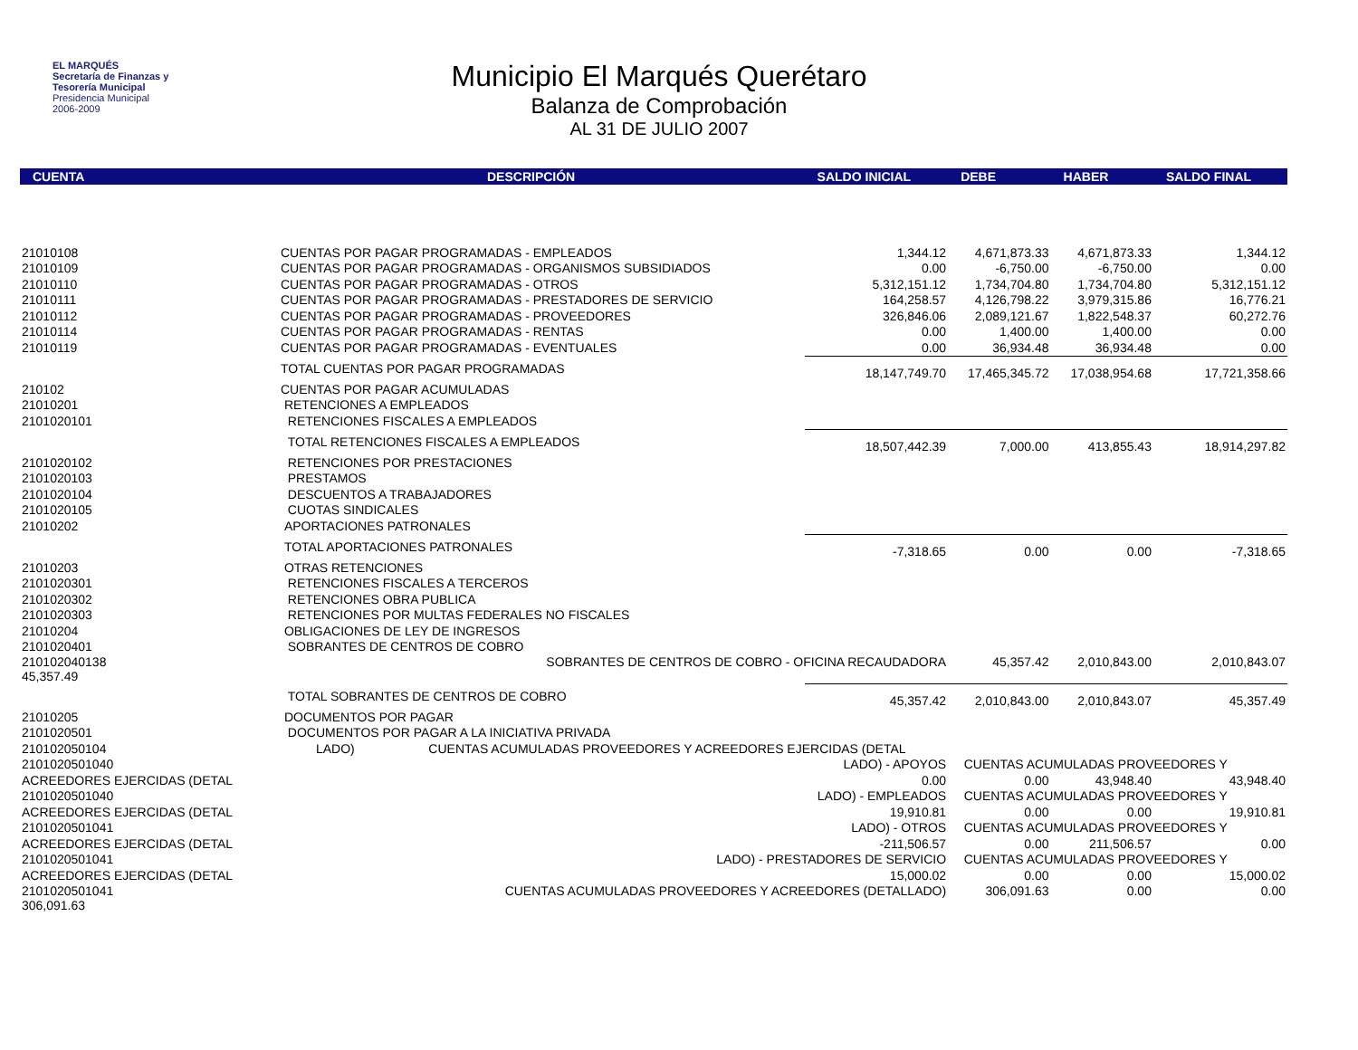EL MARQUÉS
Secretaría de Finanzas y
Tesorería Municipal
Presidencia Municipal
2006-2009
Municipio El Marqués Querétaro
Balanza de Comprobación
AL 31 DE JULIO 2007
| CUENTA | DESCRIPCIÓN | SALDO INICIAL | DEBE | HABER | SALDO FINAL |
| --- | --- | --- | --- | --- | --- |
| 21010108 | CUENTAS POR PAGAR PROGRAMADAS - EMPLEADOS | 1,344.12 | 4,671,873.33 | 4,671,873.33 | 1,344.12 |
| 21010109 | CUENTAS POR PAGAR PROGRAMADAS - ORGANISMOS SUBSIDIADOS | 0.00 | -6,750.00 | -6,750.00 | 0.00 |
| 21010110 | CUENTAS POR PAGAR PROGRAMADAS - OTROS | 5,312,151.12 | 1,734,704.80 | 1,734,704.80 | 5,312,151.12 |
| 21010111 | CUENTAS POR PAGAR PROGRAMADAS - PRESTADORES DE SERVICIO | 164,258.57 | 4,126,798.22 | 3,979,315.86 | 16,776.21 |
| 21010112 | CUENTAS POR PAGAR PROGRAMADAS - PROVEEDORES | 326,846.06 | 2,089,121.67 | 1,822,548.37 | 60,272.76 |
| 21010114 | CUENTAS POR PAGAR PROGRAMADAS - RENTAS | 0.00 | 1,400.00 | 1,400.00 | 0.00 |
| 21010119 | CUENTAS POR PAGAR PROGRAMADAS - EVENTUALES | 0.00 | 36,934.48 | 36,934.48 | 0.00 |
| | TOTAL CUENTAS POR PAGAR PROGRAMADAS | 18,147,749.70 | 17,465,345.72 | 17,038,954.68 | 17,721,358.66 |
| 210102 | CUENTAS POR PAGAR ACUMULADAS | | | | |
| 21010201 | RETENCIONES A EMPLEADOS | | | | |
| 2101020101 | RETENCIONES FISCALES A EMPLEADOS | | | | |
| | TOTAL RETENCIONES FISCALES A EMPLEADOS | 18,507,442.39 | 7,000.00 | 413,855.43 | 18,914,297.82 |
| 2101020102 | RETENCIONES POR PRESTACIONES | | | | |
| 2101020103 | PRESTAMOS | | | | |
| 2101020104 | DESCUENTOS A TRABAJADORES | | | | |
| 2101020105 | CUOTAS SINDICALES | | | | |
| 21010202 | APORTACIONES PATRONALES | | | | |
| | TOTAL APORTACIONES PATRONALES | -7,318.65 | 0.00 | 0.00 | -7,318.65 |
| 21010203 | OTRAS RETENCIONES | | | | |
| 2101020301 | RETENCIONES FISCALES A TERCEROS | | | | |
| 2101020302 | RETENCIONES OBRA PUBLICA | | | | |
| 2101020303 | RETENCIONES POR MULTAS FEDERALES NO FISCALES | | | | |
| 21010204 | OBLIGACIONES DE LEY DE INGRESOS | | | | |
| 2101020401 | SOBRANTES DE CENTROS DE COBRO | | | | |
| 210102040138 45,357.49 | SOBRANTES DE CENTROS DE COBRO - OFICINA RECAUDADORA | | 45,357.42 | 2,010,843.00 | 2,010,843.07 |
| | TOTAL SOBRANTES DE CENTROS DE COBRO | 45,357.42 | 2,010,843.00 | 2,010,843.07 | 45,357.49 |
| 21010205 | DOCUMENTOS POR PAGAR | | | | |
| 2101020501 | DOCUMENTOS POR PAGAR A LA INICIATIVA PRIVADA | | | | |
| 210102050104 | LADO) CUENTAS ACUMULADAS PROVEEDORES Y ACREEDORES EJERCIDAS (DETAL | | | | |
| 2101020501040 | LADO) - APOYOS | | CUENTAS ACUMULADAS PROVEEDORES Y | | |
| ACREEDORES EJERCIDAS (DETAL | | 0.00 | 0.00 | 43,948.40 | 43,948.40 |
| 2101020501040 | LADO) - EMPLEADOS | | CUENTAS ACUMULADAS PROVEEDORES Y | | |
| ACREEDORES EJERCIDAS (DETAL | | 19,910.81 | 0.00 | 0.00 | 19,910.81 |
| 2101020501041 | LADO) - OTROS | | CUENTAS ACUMULADAS PROVEEDORES Y | | |
| ACREEDORES EJERCIDAS (DETAL | | -211,506.57 | 0.00 | 211,506.57 | 0.00 |
| 2101020501041 | LADO) - PRESTADORES DE SERVICIO | | CUENTAS ACUMULADAS PROVEEDORES Y | | |
| ACREEDORES EJERCIDAS (DETAL | | 15,000.02 | 0.00 | 0.00 | 15,000.02 |
| 2101020501041 306,091.63 | CUENTAS ACUMULADAS PROVEEDORES Y ACREEDORES (DETALLADO) | | 306,091.63 | 0.00 | 0.00 |